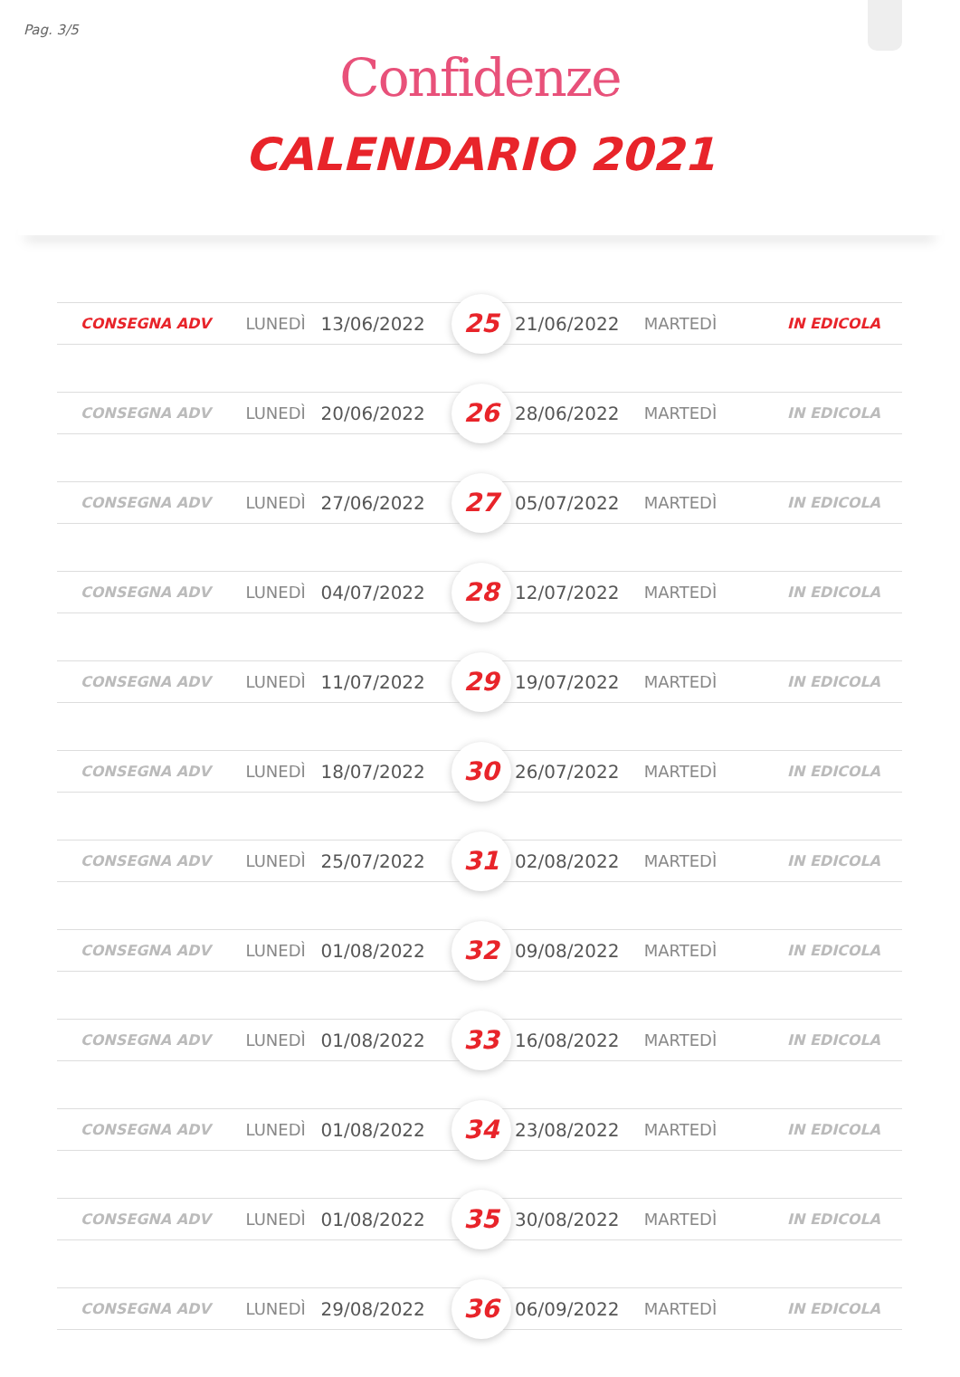Pag. 3/5
Confidenze
CALENDARIO 2021
| CONSEGNA ADV | LUNEDÌ | 13/06/2022 | 25 | 21/06/2022 | MARTEDÌ | IN EDICOLA |
| CONSEGNA ADV | LUNEDÌ | 20/06/2022 | 26 | 28/06/2022 | MARTEDÌ | IN EDICOLA |
| CONSEGNA ADV | LUNEDÌ | 27/06/2022 | 27 | 05/07/2022 | MARTEDÌ | IN EDICOLA |
| CONSEGNA ADV | LUNEDÌ | 04/07/2022 | 28 | 12/07/2022 | MARTEDÌ | IN EDICOLA |
| CONSEGNA ADV | LUNEDÌ | 11/07/2022 | 29 | 19/07/2022 | MARTEDÌ | IN EDICOLA |
| CONSEGNA ADV | LUNEDÌ | 18/07/2022 | 30 | 26/07/2022 | MARTEDÌ | IN EDICOLA |
| CONSEGNA ADV | LUNEDÌ | 25/07/2022 | 31 | 02/08/2022 | MARTEDÌ | IN EDICOLA |
| CONSEGNA ADV | LUNEDÌ | 01/08/2022 | 32 | 09/08/2022 | MARTEDÌ | IN EDICOLA |
| CONSEGNA ADV | LUNEDÌ | 01/08/2022 | 33 | 16/08/2022 | MARTEDÌ | IN EDICOLA |
| CONSEGNA ADV | LUNEDÌ | 01/08/2022 | 34 | 23/08/2022 | MARTEDÌ | IN EDICOLA |
| CONSEGNA ADV | LUNEDÌ | 01/08/2022 | 35 | 30/08/2022 | MARTEDÌ | IN EDICOLA |
| CONSEGNA ADV | LUNEDÌ | 29/08/2022 | 36 | 06/09/2022 | MARTEDÌ | IN EDICOLA |